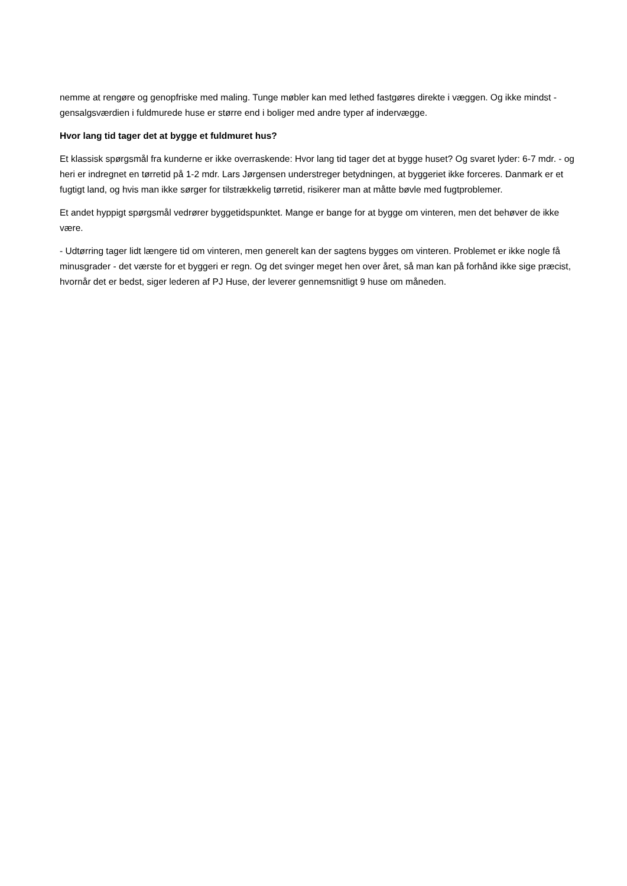nemme at rengøre og genopfriske med maling. Tunge møbler kan med lethed fastgøres direkte i væggen. Og ikke mindst - gensalgsværdien i fuldmurede huse er større end i boliger med andre typer af indervægge.
Hvor lang tid tager det at bygge et fuldmuret hus?
Et klassisk spørgsmål fra kunderne er ikke overraskende: Hvor lang tid tager det at bygge huset? Og svaret lyder: 6-7 mdr. - og heri er indregnet en tørretid på 1-2 mdr. Lars Jørgensen understreger betydningen, at byggeriet ikke forceres. Danmark er et fugtigt land, og hvis man ikke sørger for tilstrækkelig tørretid, risikerer man at måtte bøvle med fugtproblemer.
Et andet hyppigt spørgsmål vedrører byggetidspunktet. Mange er bange for at bygge om vinteren, men det behøver de ikke være.
- Udtørring tager lidt længere tid om vinteren, men generelt kan der sagtens bygges om vinteren. Problemet er ikke nogle få minusgrader - det værste for et byggeri er regn. Og det svinger meget hen over året, så man kan på forhånd ikke sige præcist, hvornår det er bedst, siger lederen af PJ Huse, der leverer gennemsnitligt 9 huse om måneden.